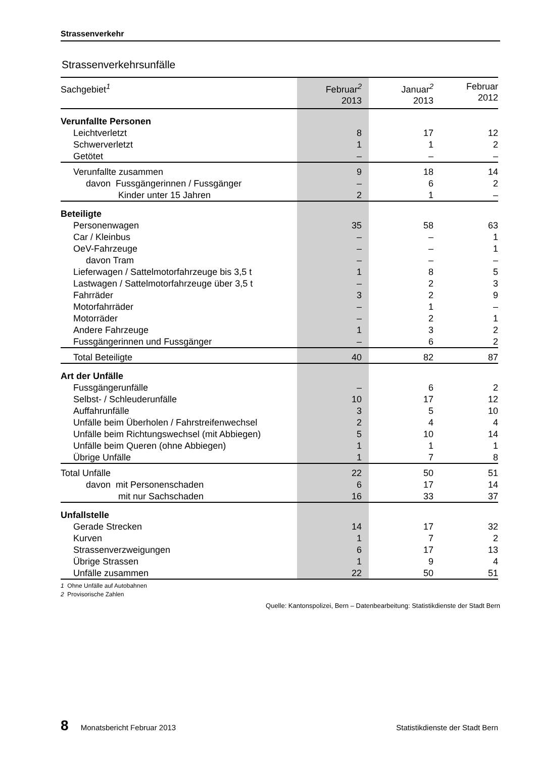Strassenverkehr
Strassenverkehrsunfälle
| Sachgebiet<sup>1</sup> | Februar<sup>2</sup> 2013 | Januar<sup>2</sup> 2013 | Februar 2012 |
| --- | --- | --- | --- |
| Verunfallte Personen | | | |
| Leichtverletzt | 8 | 17 | 12 |
| Schwerverletzt | 1 | 1 | 2 |
| Getötet | – | – | – |
| Verunfallte zusammen | 9 | 18 | 14 |
| davon Fussgängerinnen / Fussgänger | – | 6 | 2 |
| Kinder unter 15 Jahren | 2 | 1 | – |
| Beteiligte | | | |
| Personenwagen | 35 | 58 | 63 |
| Car / Kleinbus | – | – | 1 |
| OeV-Fahrzeuge | – | – | 1 |
| davon Tram | – | – | – |
| Lieferwagen / Sattelmotorfahrzeuge bis 3,5 t | 1 | 8 | 5 |
| Lastwagen / Sattelmotorfahrzeuge über 3,5 t | – | 2 | 3 |
| Fahrräder | 3 | 2 | 9 |
| Motorfahrräder | – | 1 | – |
| Motorräder | – | 2 | 1 |
| Andere Fahrzeuge | 1 | 3 | 2 |
| Fussgängerinnen und Fussgänger | – | 6 | 2 |
| Total Beteiligte | 40 | 82 | 87 |
| Art der Unfälle | | | |
| Fussgängerunfälle | – | 6 | 2 |
| Selbst- / Schleuderunfälle | 10 | 17 | 12 |
| Auffahrunfälle | 3 | 5 | 10 |
| Unfälle beim Überholen / Fahrstreifenwechsel | 2 | 4 | 4 |
| Unfälle beim Richtungswechsel (mit Abbiegen) | 5 | 10 | 14 |
| Unfälle beim Queren (ohne Abbiegen) | 1 | 1 | 1 |
| Übrige Unfälle | 1 | 7 | 8 |
| Total Unfälle | 22 | 50 | 51 |
| davon mit Personenschaden | 6 | 17 | 14 |
| mit nur Sachschaden | 16 | 33 | 37 |
| Unfallstelle | | | |
| Gerade Strecken | 14 | 17 | 32 |
| Kurven | 1 | 7 | 2 |
| Strassenverzweigungen | 6 | 17 | 13 |
| Übrige Strassen | 1 | 9 | 4 |
| Unfälle zusammen | 22 | 50 | 51 |
1 Ohne Unfälle auf Autobahnen
2 Provisorische Zahlen
Quelle: Kantonspolizei, Bern – Datenbearbeitung: Statistikdienste der Stadt Bern
8 Monatsbericht Februar 2013 Statistikdienste der Stadt Bern